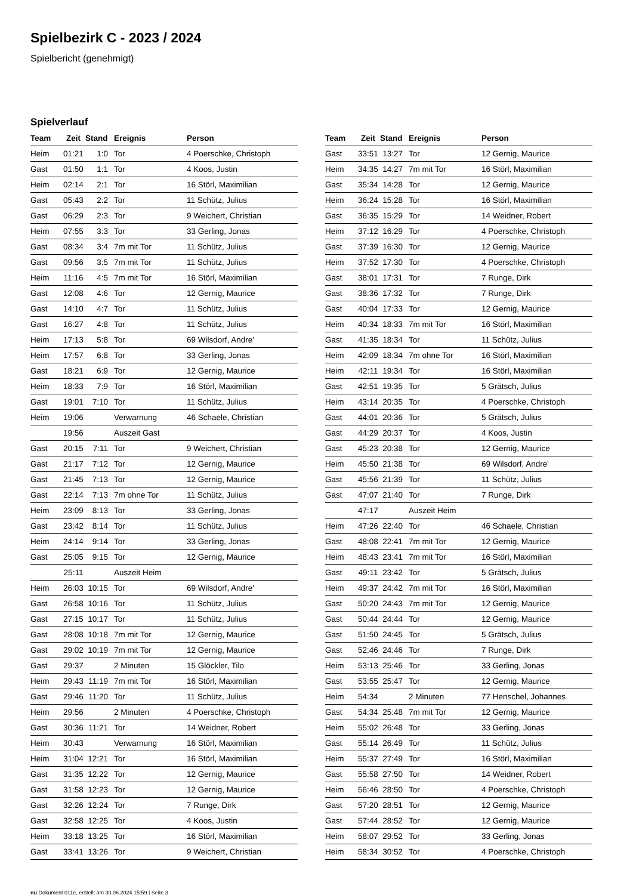Spielbezirk C - 2023 / 2024
Spielbericht (genehmigt)
Spielverlauf
| Team | Zeit | Stand | Ereignis | Person |
| --- | --- | --- | --- | --- |
| Heim | 01:21 | 1:0 | Tor | 4 Poerschke, Christoph |
| Gast | 01:50 | 1:1 | Tor | 4 Koos, Justin |
| Heim | 02:14 | 2:1 | Tor | 16 Störl, Maximilian |
| Gast | 05:43 | 2:2 | Tor | 11 Schütz, Julius |
| Gast | 06:29 | 2:3 | Tor | 9 Weichert, Christian |
| Heim | 07:55 | 3:3 | Tor | 33 Gerling, Jonas |
| Gast | 08:34 | 3:4 | 7m mit Tor | 11 Schütz, Julius |
| Gast | 09:56 | 3:5 | 7m mit Tor | 11 Schütz, Julius |
| Heim | 11:16 | 4:5 | 7m mit Tor | 16 Störl, Maximilian |
| Gast | 12:08 | 4:6 | Tor | 12 Gernig, Maurice |
| Gast | 14:10 | 4:7 | Tor | 11 Schütz, Julius |
| Gast | 16:27 | 4:8 | Tor | 11 Schütz, Julius |
| Heim | 17:13 | 5:8 | Tor | 69 Wilsdorf, Andre' |
| Heim | 17:57 | 6:8 | Tor | 33 Gerling, Jonas |
| Gast | 18:21 | 6:9 | Tor | 12 Gernig, Maurice |
| Heim | 18:33 | 7:9 | Tor | 16 Störl, Maximilian |
| Gast | 19:01 | 7:10 | Tor | 11 Schütz, Julius |
| Heim | 19:06 | | Verwarnung | 46 Schaele, Christian |
| | 19:56 | | Auszeit Gast | |
| Gast | 20:15 | 7:11 | Tor | 9 Weichert, Christian |
| Gast | 21:17 | 7:12 | Tor | 12 Gernig, Maurice |
| Gast | 21:45 | 7:13 | Tor | 12 Gernig, Maurice |
| Gast | 22:14 | 7:13 | 7m ohne Tor | 11 Schütz, Julius |
| Heim | 23:09 | 8:13 | Tor | 33 Gerling, Jonas |
| Gast | 23:42 | 8:14 | Tor | 11 Schütz, Julius |
| Heim | 24:14 | 9:14 | Tor | 33 Gerling, Jonas |
| Gast | 25:05 | 9:15 | Tor | 12 Gernig, Maurice |
| | 25:11 | | Auszeit Heim | |
| Heim | 26:03 | 10:15 | Tor | 69 Wilsdorf, Andre' |
| Gast | 26:58 | 10:16 | Tor | 11 Schütz, Julius |
| Gast | 27:15 | 10:17 | Tor | 11 Schütz, Julius |
| Gast | 28:08 | 10:18 | 7m mit Tor | 12 Gernig, Maurice |
| Gast | 29:02 | 10:19 | 7m mit Tor | 12 Gernig, Maurice |
| Gast | 29:37 | | 2 Minuten | 15 Glöckler, Tilo |
| Heim | 29:43 | 11:19 | 7m mit Tor | 16 Störl, Maximilian |
| Gast | 29:46 | 11:20 | Tor | 11 Schütz, Julius |
| Heim | 29:56 | | 2 Minuten | 4 Poerschke, Christoph |
| Gast | 30:36 | 11:21 | Tor | 14 Weidner, Robert |
| Heim | 30:43 | | Verwarnung | 16 Störl, Maximilian |
| Heim | 31:04 | 12:21 | Tor | 16 Störl, Maximilian |
| Gast | 31:35 | 12:22 | Tor | 12 Gernig, Maurice |
| Gast | 31:58 | 12:23 | Tor | 12 Gernig, Maurice |
| Gast | 32:26 | 12:24 | Tor | 7 Runge, Dirk |
| Gast | 32:58 | 12:25 | Tor | 4 Koos, Justin |
| Heim | 33:18 | 13:25 | Tor | 16 Störl, Maximilian |
| Gast | 33:41 | 13:26 | Tor | 9 Weichert, Christian |
| Team | Zeit | Stand | Ereignis | Person |
| --- | --- | --- | --- | --- |
| Gast | 33:51 | 13:27 | Tor | 12 Gernig, Maurice |
| Heim | 34:35 | 14:27 | 7m mit Tor | 16 Störl, Maximilian |
| Gast | 35:34 | 14:28 | Tor | 12 Gernig, Maurice |
| Heim | 36:24 | 15:28 | Tor | 16 Störl, Maximilian |
| Gast | 36:35 | 15:29 | Tor | 14 Weidner, Robert |
| Heim | 37:12 | 16:29 | Tor | 4 Poerschke, Christoph |
| Gast | 37:39 | 16:30 | Tor | 12 Gernig, Maurice |
| Heim | 37:52 | 17:30 | Tor | 4 Poerschke, Christoph |
| Gast | 38:01 | 17:31 | Tor | 7 Runge, Dirk |
| Gast | 38:36 | 17:32 | Tor | 7 Runge, Dirk |
| Gast | 40:04 | 17:33 | Tor | 12 Gernig, Maurice |
| Heim | 40:34 | 18:33 | 7m mit Tor | 16 Störl, Maximilian |
| Gast | 41:35 | 18:34 | Tor | 11 Schütz, Julius |
| Heim | 42:09 | 18:34 | 7m ohne Tor | 16 Störl, Maximilian |
| Heim | 42:11 | 19:34 | Tor | 16 Störl, Maximilian |
| Gast | 42:51 | 19:35 | Tor | 5 Grätsch, Julius |
| Heim | 43:14 | 20:35 | Tor | 4 Poerschke, Christoph |
| Gast | 44:01 | 20:36 | Tor | 5 Grätsch, Julius |
| Gast | 44:29 | 20:37 | Tor | 4 Koos, Justin |
| Gast | 45:23 | 20:38 | Tor | 12 Gernig, Maurice |
| Heim | 45:50 | 21:38 | Tor | 69 Wilsdorf, Andre' |
| Gast | 45:56 | 21:39 | Tor | 11 Schütz, Julius |
| Gast | 47:07 | 21:40 | Tor | 7 Runge, Dirk |
| | 47:17 | | Auszeit Heim | |
| Heim | 47:26 | 22:40 | Tor | 46 Schaele, Christian |
| Gast | 48:08 | 22:41 | 7m mit Tor | 12 Gernig, Maurice |
| Heim | 48:43 | 23:41 | 7m mit Tor | 16 Störl, Maximilian |
| Gast | 49:11 | 23:42 | Tor | 5 Grätsch, Julius |
| Heim | 49:37 | 24:42 | 7m mit Tor | 16 Störl, Maximilian |
| Gast | 50:20 | 24:43 | 7m mit Tor | 12 Gernig, Maurice |
| Gast | 50:44 | 24:44 | Tor | 12 Gernig, Maurice |
| Gast | 51:50 | 24:45 | Tor | 5 Grätsch, Julius |
| Gast | 52:46 | 24:46 | Tor | 7 Runge, Dirk |
| Heim | 53:13 | 25:46 | Tor | 33 Gerling, Jonas |
| Gast | 53:55 | 25:47 | Tor | 12 Gernig, Maurice |
| Heim | 54:34 | | 2 Minuten | 77 Henschel, Johannes |
| Gast | 54:34 | 25:48 | 7m mit Tor | 12 Gernig, Maurice |
| Heim | 55:02 | 26:48 | Tor | 33 Gerling, Jonas |
| Gast | 55:14 | 26:49 | Tor | 11 Schütz, Julius |
| Heim | 55:37 | 27:49 | Tor | 16 Störl, Maximilian |
| Gast | 55:58 | 27:50 | Tor | 14 Weidner, Robert |
| Heim | 56:46 | 28:50 | Tor | 4 Poerschke, Christoph |
| Gast | 57:20 | 28:51 | Tor | 12 Gernig, Maurice |
| Gast | 57:44 | 28:52 | Tor | 12 Gernig, Maurice |
| Heim | 58:07 | 29:52 | Tor | 33 Gerling, Jonas |
| Heim | 58:34 | 30:52 | Tor | 4 Poerschke, Christoph |
nu.Dokument 011e, erstellt am 30.06.2024 15:59 | Seite 3